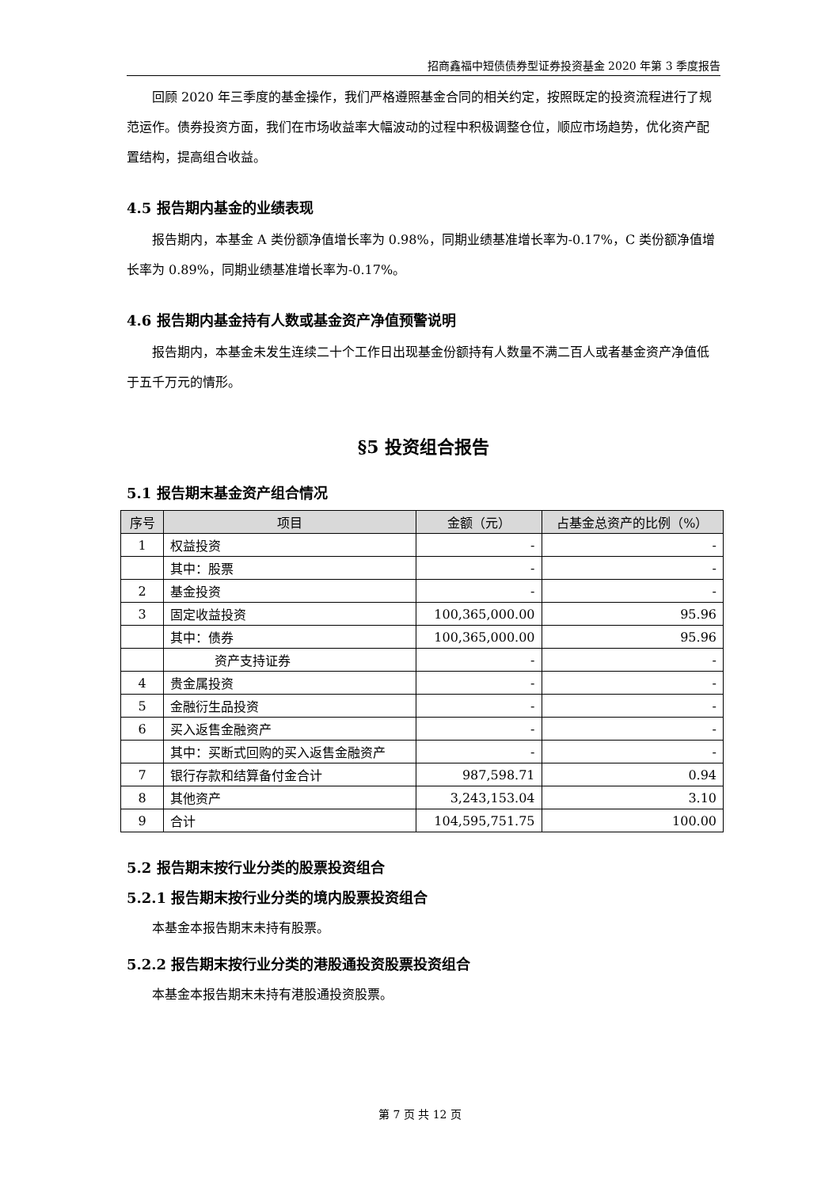招商鑫福中短债债券型证券投资基金 2020 年第 3 季度报告
回顾 2020 年三季度的基金操作，我们严格遵照基金合同的相关约定，按照既定的投资流程进行了规范运作。债券投资方面，我们在市场收益率大幅波动的过程中积极调整仓位，顺应市场趋势，优化资产配置结构，提高组合收益。
4.5 报告期内基金的业绩表现
报告期内，本基金 A 类份额净值增长率为 0.98%，同期业绩基准增长率为-0.17%，C 类份额净值增长率为 0.89%，同期业绩基准增长率为-0.17%。
4.6 报告期内基金持有人数或基金资产净值预警说明
报告期内，本基金未发生连续二十个工作日出现基金份额持有人数量不满二百人或者基金资产净值低于五千万元的情形。
§5 投资组合报告
5.1 报告期末基金资产组合情况
| 序号 | 项目 | 金额（元） | 占基金总资产的比例（%） |
| --- | --- | --- | --- |
| 1 | 权益投资 | - | - |
| | 其中：股票 | - | - |
| 2 | 基金投资 | - | - |
| 3 | 固定收益投资 | 100,365,000.00 | 95.96 |
| | 其中：债券 | 100,365,000.00 | 95.96 |
| | 资产支持证券 | - | - |
| 4 | 贵金属投资 | - | - |
| 5 | 金融衍生品投资 | - | - |
| 6 | 买入返售金融资产 | - | - |
| | 其中：买断式回购的买入返售金融资产 | - | - |
| 7 | 银行存款和结算备付金合计 | 987,598.71 | 0.94 |
| 8 | 其他资产 | 3,243,153.04 | 3.10 |
| 9 | 合计 | 104,595,751.75 | 100.00 |
5.2 报告期末按行业分类的股票投资组合
5.2.1 报告期末按行业分类的境内股票投资组合
本基金本报告期末未持有股票。
5.2.2 报告期末按行业分类的港股通投资股票投资组合
本基金本报告期末未持有港股通投资股票。
第 7 页 共 12 页